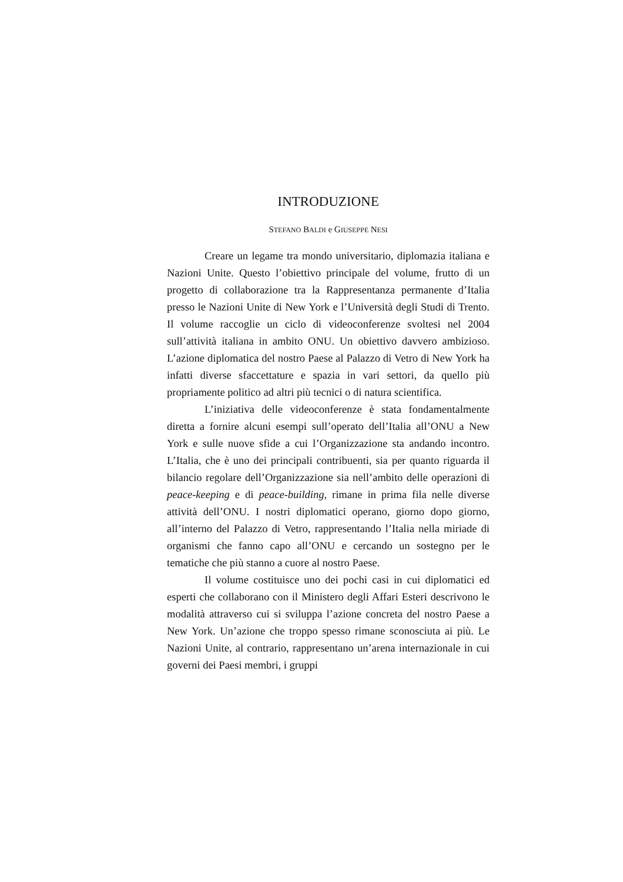INTRODUZIONE
STEFANO BALDI e GIUSEPPE NESI
Creare un legame tra mondo universitario, diplomazia italiana e Nazioni Unite. Questo l’obiettivo principale del volume, frutto di un progetto di collaborazione tra la Rappresentanza permanente d’Italia presso le Nazioni Unite di New York e l’Università degli Studi di Trento. Il volume raccoglie un ciclo di videoconferenze svoltesi nel 2004 sull’attività italiana in ambito ONU. Un obiettivo davvero ambizioso. L’azione diplomatica del nostro Paese al Palazzo di Vetro di New York ha infatti diverse sfaccettature e spazia in vari settori, da quello più propriamente politico ad altri più tecnici o di natura scientifica.
L’iniziativa delle videoconferenze è stata fondamentalmente diretta a fornire alcuni esempi sull’operato dell’Italia all’ONU a New York e sulle nuove sfide a cui l’Organizzazione sta andando incontro. L’Italia, che è uno dei principali contribuenti, sia per quanto riguarda il bilancio regolare dell’Organizzazione sia nell’ambito delle operazioni di peace-keeping e di peace-building, rimane in prima fila nelle diverse attività dell’ONU. I nostri diplomatici operano, giorno dopo giorno, all’interno del Palazzo di Vetro, rappresentando l’Italia nella miriade di organismi che fanno capo all’ONU e cercando un sostegno per le tematiche che più stanno a cuore al nostro Paese.
Il volume costituisce uno dei pochi casi in cui diplomatici ed esperti che collaborano con il Ministero degli Affari Esteri descrivono le modalità attraverso cui si sviluppa l’azione concreta del nostro Paese a New York. Un’azione che troppo spesso rimane sconosciuta ai più. Le Nazioni Unite, al contrario, rappresentano un’arena internazionale in cui governi dei Paesi membri, i gruppi